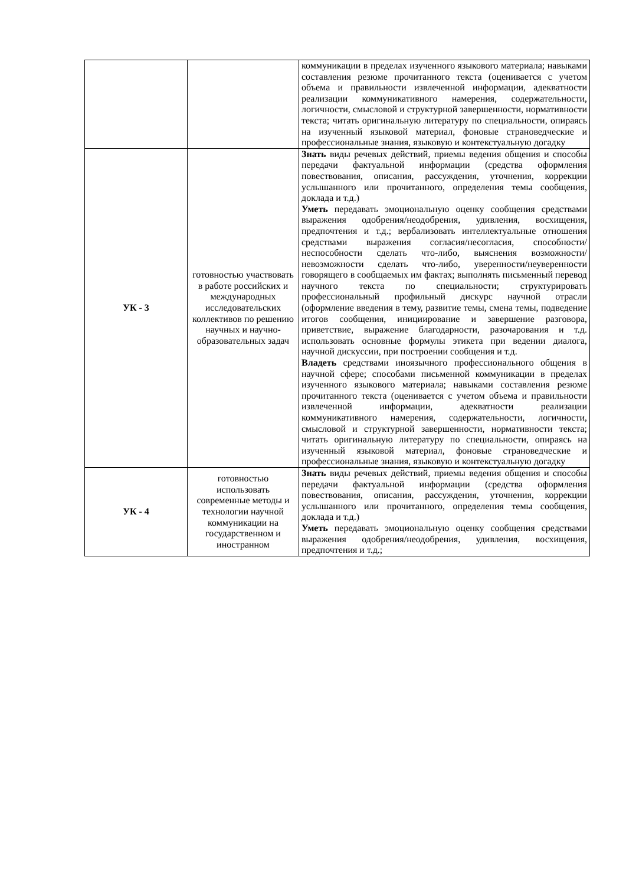| | | коммуникации в пределах изученного языкового материала; навыками составления резюме прочитанного текста (оценивается с учетом объема и правильности извлеченной информации, адекватности реализации коммуникативного намерения, содержательности, логичности, смысловой и структурной завершенности, нормативности текста; читать оригинальную литературу по специальности, опираясь на изученный языковой материал, фоновые страноведческие и профессиональные знания, языковую и контекстуальную догадку |
| УК - 3 | готовностью участвовать в работе российских и международных исследовательских коллективов по решению научных и научно-образовательных задач | Знать виды речевых действий, приемы ведения общения и способы передачи фактуальной информации (средства оформления повествования, описания, рассуждения, уточнения, коррекции услышанного или прочитанного, определения темы сообщения, доклада и т.д.) Уметь передавать эмоциональную оценку сообщения средствами выражения одобрения/неодобрения, удивления, восхищения, предпочтения и т.д.; вербализовать интеллектуальные отношения средствами выражения согласия/несогласия, способности/неспособности сделать что-либо, выяснения возможности/невозможности сделать что-либо, уверенности/неуверенности говорящего в сообщаемых им фактах; выполнять письменный перевод научного текста по специальности; структурировать профессиональный профильный дискурс научной отрасли (оформление введения в тему, развитие темы, смена темы, подведение итогов сообщения, инициирование и завершение разговора, приветствие, выражение благодарности, разочарования и т.д. использовать основные формулы этикета при ведении диалога, научной дискуссии, при построении сообщения и т.д. Владеть средствами иноязычного профессионального общения в научной сфере; способами письменной коммуникации в пределах изученного языкового материала; навыками составления резюме прочитанного текста (оценивается с учетом объема и правильности извлеченной информации, адекватности реализации коммуникативного намерения, содержательности, логичности, смысловой и структурной завершенности, нормативности текста; читать оригинальную литературу по специальности, опираясь на изученный языковой материал, фоновые страноведческие и профессиональные знания, языковую и контекстуальную догадку |
| УК - 4 | готовностью использовать современные методы и технологии научной коммуникации на государственном и иностранном | Знать виды речевых действий, приемы ведения общения и способы передачи фактуальной информации (средства оформления повествования, описания, рассуждения, уточнения, коррекции услышанного или прочитанного, определения темы сообщения, доклада и т.д.) Уметь передавать эмоциональную оценку сообщения средствами выражения одобрения/неодобрения, удивления, восхищения, предпочтения и т.д.; |